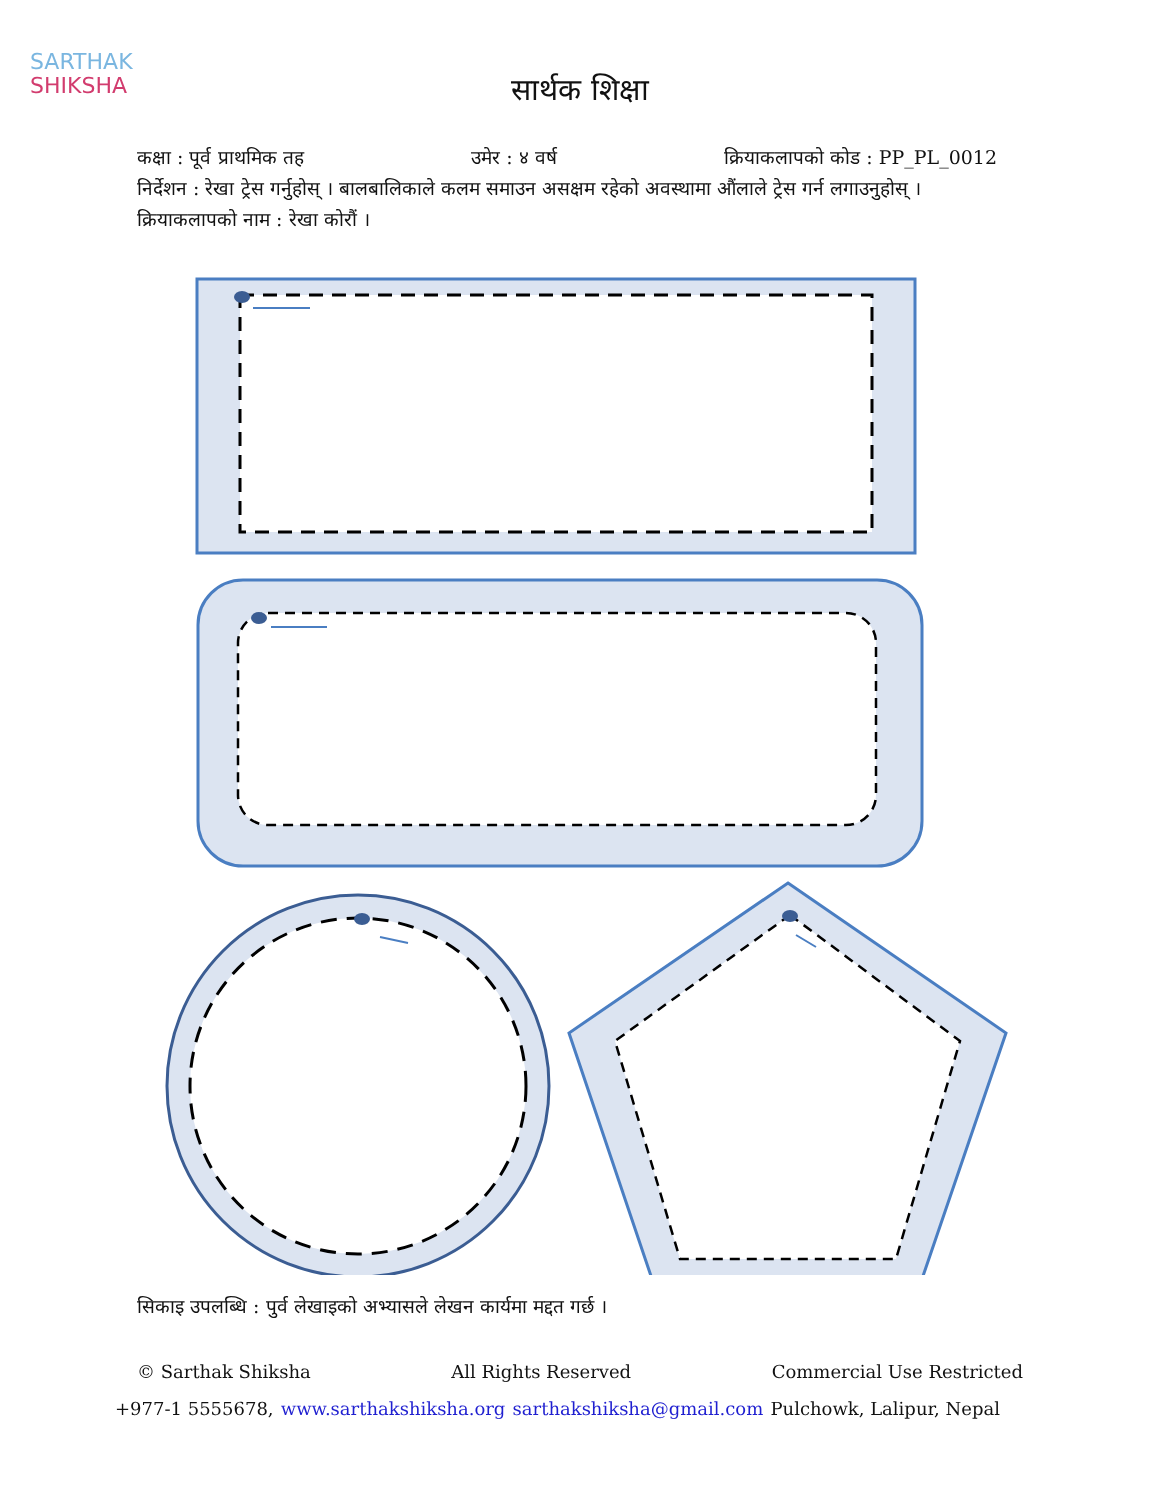SARTHAK
SHIKSHA
सार्थक शिक्षा
कक्षा : पूर्व प्राथमिक तह उमेर : ४ वर्ष क्रियाकलापको कोड : PP_PL_0012
निर्देशन : रेखा ट्रेस गर्नुहोस् । बालबालिकाले कलम समाउन असक्षम रहेको अवस्थामा औंलाले ट्रेस गर्न लगाउनुहोस् ।
क्रियाकलापको नाम : रेखा कोरौं ।
सिकाइ उपलब्धि : पुर्व लेखाइको अभ्यासले लेखन कार्यमा मद्दत गर्छ ।
© Sarthak Shiksha All Rights Reserved Commercial Use Restricted
+977-1 5555678, www.sarthakshiksha.org sarthakshiksha@gmail.com Pulchowk, Lalipur, Nepal